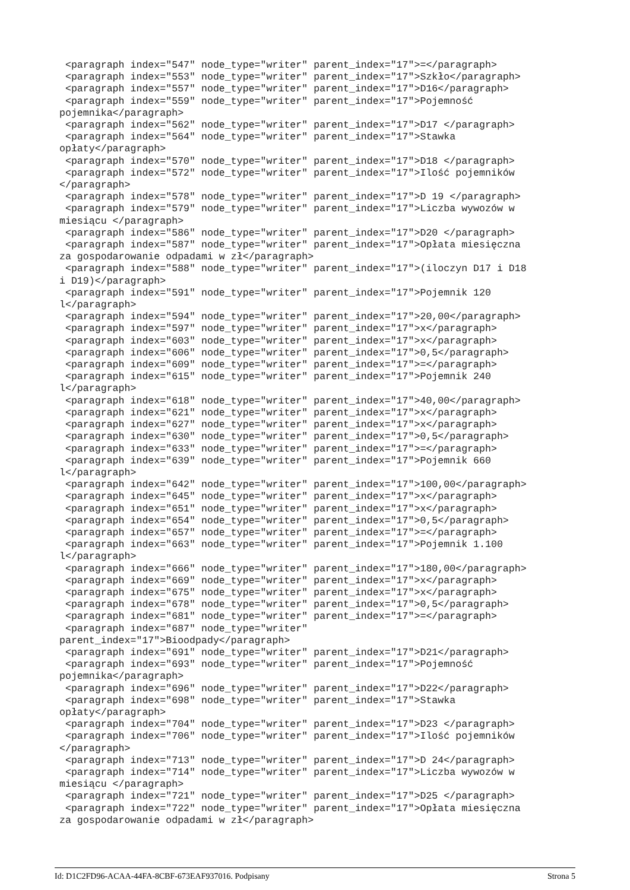<paragraph index="547" node_type="writer" parent_index="17">=</paragraph>
 <paragraph index="553" node_type="writer" parent_index="17">Szkło</paragraph>
 <paragraph index="557" node_type="writer" parent_index="17">D16</paragraph>
 <paragraph index="559" node_type="writer" parent_index="17">Pojemność
pojemnika</paragraph>
 <paragraph index="562" node_type="writer" parent_index="17">D17 </paragraph>
 <paragraph index="564" node_type="writer" parent_index="17">Stawka
opłaty</paragraph>
 <paragraph index="570" node_type="writer" parent_index="17">D18 </paragraph>
 <paragraph index="572" node_type="writer" parent_index="17">Ilość pojemników
</paragraph>
 <paragraph index="578" node_type="writer" parent_index="17">D 19 </paragraph>
 <paragraph index="579" node_type="writer" parent_index="17">Liczba wywozów w
miesiącu </paragraph>
 <paragraph index="586" node_type="writer" parent_index="17">D20 </paragraph>
 <paragraph index="587" node_type="writer" parent_index="17">Opłata miesięczna
za gospodarowanie odpadami w zł</paragraph>
 <paragraph index="588" node_type="writer" parent_index="17">(iloczyn D17 i D18
i D19)</paragraph>
 <paragraph index="591" node_type="writer" parent_index="17">Pojemnik 120
l</paragraph>
 <paragraph index="594" node_type="writer" parent_index="17">20,00</paragraph>
 <paragraph index="597" node_type="writer" parent_index="17">x</paragraph>
 <paragraph index="603" node_type="writer" parent_index="17">x</paragraph>
 <paragraph index="606" node_type="writer" parent_index="17">0,5</paragraph>
 <paragraph index="609" node_type="writer" parent_index="17">=</paragraph>
 <paragraph index="615" node_type="writer" parent_index="17">Pojemnik 240
l</paragraph>
 <paragraph index="618" node_type="writer" parent_index="17">40,00</paragraph>
 <paragraph index="621" node_type="writer" parent_index="17">x</paragraph>
 <paragraph index="627" node_type="writer" parent_index="17">x</paragraph>
 <paragraph index="630" node_type="writer" parent_index="17">0,5</paragraph>
 <paragraph index="633" node_type="writer" parent_index="17">=</paragraph>
 <paragraph index="639" node_type="writer" parent_index="17">Pojemnik 660
l</paragraph>
 <paragraph index="642" node_type="writer" parent_index="17">100,00</paragraph>
 <paragraph index="645" node_type="writer" parent_index="17">x</paragraph>
 <paragraph index="651" node_type="writer" parent_index="17">x</paragraph>
 <paragraph index="654" node_type="writer" parent_index="17">0,5</paragraph>
 <paragraph index="657" node_type="writer" parent_index="17">=</paragraph>
 <paragraph index="663" node_type="writer" parent_index="17">Pojemnik 1.100
l</paragraph>
 <paragraph index="666" node_type="writer" parent_index="17">180,00</paragraph>
 <paragraph index="669" node_type="writer" parent_index="17">x</paragraph>
 <paragraph index="675" node_type="writer" parent_index="17">x</paragraph>
 <paragraph index="678" node_type="writer" parent_index="17">0,5</paragraph>
 <paragraph index="681" node_type="writer" parent_index="17">=</paragraph>
 <paragraph index="687" node_type="writer"
parent_index="17">Bioodpady</paragraph>
 <paragraph index="691" node_type="writer" parent_index="17">D21</paragraph>
 <paragraph index="693" node_type="writer" parent_index="17">Pojemność
pojemnika</paragraph>
 <paragraph index="696" node_type="writer" parent_index="17">D22</paragraph>
 <paragraph index="698" node_type="writer" parent_index="17">Stawka
opłaty</paragraph>
 <paragraph index="704" node_type="writer" parent_index="17">D23 </paragraph>
 <paragraph index="706" node_type="writer" parent_index="17">Ilość pojemników
</paragraph>
 <paragraph index="713" node_type="writer" parent_index="17">D 24</paragraph>
 <paragraph index="714" node_type="writer" parent_index="17">Liczba wywozów w
miesiącu </paragraph>
 <paragraph index="721" node_type="writer" parent_index="17">D25 </paragraph>
 <paragraph index="722" node_type="writer" parent_index="17">Opłata miesięczna
za gospodarowanie odpadami w zł</paragraph>
Id: D1C2FD96-ACAA-44FA-8CBF-673EAF937016. Podpisany Strona 5